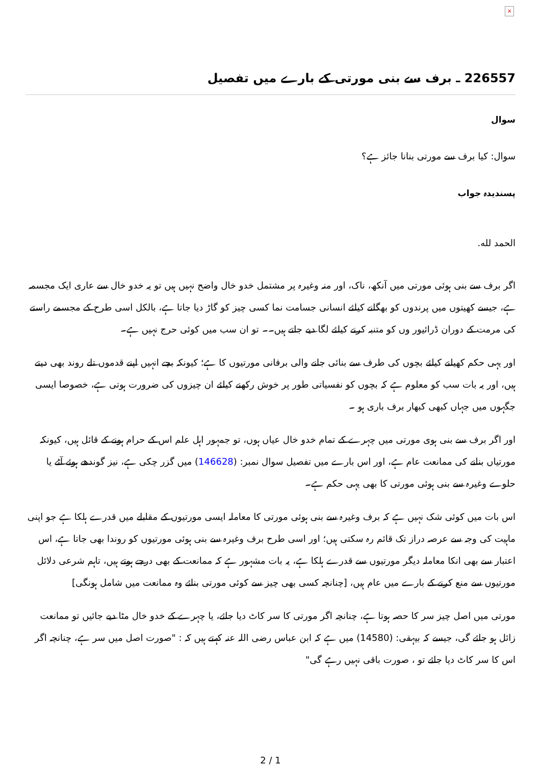×
226557 ـ برف سے بنی مورتی کے بارے میں تفصیل
سوال
سوال: کیا برف سے مورتی بنانا جائز ہے؟
پسندیدہ جواب
الحمد لله.
اگر برف سے بنی ہوئی مورتی میں آنکھ، ناک، اور منہ وغیرہ پر مشتمل خدو خال واضح نہیں ہیں تو یہ خدو خال سے عاری ایک مجسمہ ہے، جیسے کھیتوں میں پرندوں کو بھگانے کیلئے انسانی جسامت نما کسی چیز کو گاڑ دیا جاتا ہے، بالکل اسی طرح کے مجسمے راستے کی مرمت کے دوران ڈرائیور وں کو متنبہ کرنے کیلئے لگا دیے جاتے ہیں۔۔ تو ان سب میں کوئی حرج نہیں ہے۔
اور یہی حکم کھیلنے کیلئے بچوں کی طرف سے بنائی جانے والی برفانی مورتیوں کا ہے؛ کیونکہ بچے انہیں اپنے قدموں تلے روند بھی دیتے ہیں، اور یہ بات سب کو معلوم ہے کہ بچوں کو نفسیاتی طور پر خوش رکھنے کیلئے ان چیزوں کی ضرورت ہوتی ہے، خصوصا ایسی جگہوں میں جہاں کبھی کبھار برف باری ہو ۔
اور اگر برف سے بنی ہوی مورتی میں چہرے کے تمام خدو خال عیاں ہوں، تو جمہور اہل علم اس کے حرام ہونے کے قائل ہیں، کیونکہ مورتیاں بنانے کی ممانعت عام ہے، اور اس بارے میں تفصیل سوال نمبر: (146628) میں گزر چکی ہے، نیز گوندھے ہوئے آٹے یا حلوے وغیرہ سے بنی ہوئی مورتی کا بھی یہی حکم ہے۔
اس بات میں کوئی شک نہیں ہے کہ برف وغیرہ سے بنی ہوئی مورتی کا معاملہ ایسی مورتیوں کے مقابلے میں قدرے ہلکا ہے جو اپنی ماہیت کی وجہ سے عرصہ دراز تک قائم رہ سکتی ہیں؛ اور اسی طرح برف وغیرہ سے بنی ہوئی مورتیوں کو روندا بھی جاتا ہے، اس اعتبار سے بھی انکا معاملہ دیگر مورتیوں سے قدرے ہلکا ہے، یہ بات مشہور ہے کہ ممانعت کے بھی درجے ہوتے ہیں، تاہم شرعی دلائل مورتیوں سے منع کرنے کے بارے میں عام ہیں، [چنانچہ کسی بھی چیز سے کوئی مورتی بنائے وہ ممانعت میں شامل ہونگی]
مورتی میں اصل چیز سر کا حصہ ہوتا ہے، چنانچہ اگر مورتی کا سر کاٹ دیا جائے، یا چہرے کے خدو خال مٹا دیے جائیں تو ممانعت زائل ہو جائے گی، جیسے کہ بیہقی: (14580) میں ہے کہ ابن عباس رضی اللہ عنہ کہتے ہیں کہ : "صورت اصل میں سر ہے، چنانچہ اگر اس کا سر کاٹ دیا جائے تو ، صورت باقی نہیں رہے گی"
2 / 1